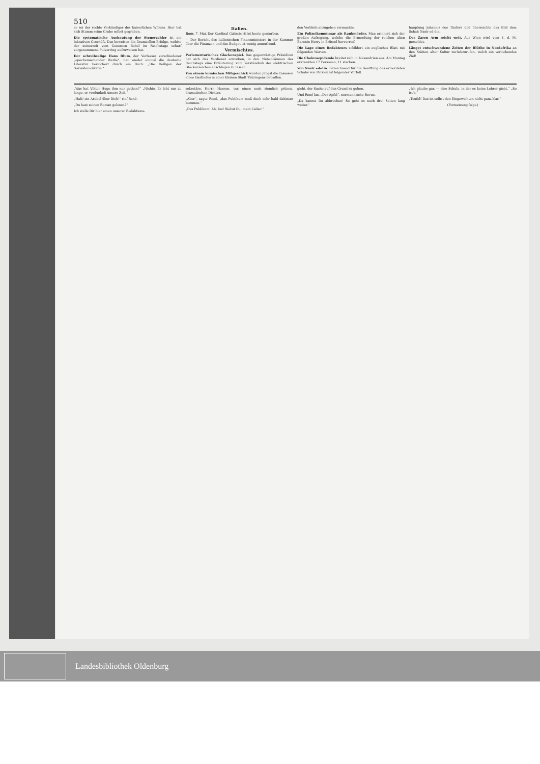510
er sei der rechte Verkündiger des kaiserlichen Willens. Hier hat sich Stumm seine Grube selbst gegraben.
Die systematische Ausbeutung der Steuerzahler ist ein lukratives Geschäft. Das beweisen die finanziellen Erfolge, welche der seinerzeit vom Genossen Bebel im Reichstage scharf vorgenommene Pulverring aufzuweisen hat.
Der schreibselige Hans Blum, der Verfasser verschiedener „epochemachender Werke“, hat wieder einmal die deutsche Literatur bereichert durch ein Buch: „Die Heiligen der Sozialdemokratie.“
Italien.
Rom, 7. Mai. Der Kardinal Galimberti ist heute gestorben.
— Der Bericht des italienischen Finanzministers in der Kammer über die Finanzen und das Budget ist wenig anmuthend.
Vermischtes.
Parlamentarisches Glockenspiel. Das gegenwärtige Präsidium hat sich das Verdienst erworben, in den Nebenräumen des Reichstags eine Erläuterung zum Verständniß der elektrischen Glockenzeichen anschlagen zu lassen.
Von einem komischen Mißgeschick wurden jüngst die Insassen eines Gasthofes in einer kleinen Stadt Thüringens betroffen.
den Verbleib anzugeben vermochte.
Ein Polizeikommissar als Raubmörder. Man erinnert sich der großen Aufregung, welche die Ermordung der reichen alten Baronin Herry in Brüssel hervorrief.
Die Lage eines Redakteurs schildert ein englisches Blatt mit folgenden Worten.
Die Choleraepidemie breitet sich in Alexandrien aus. Am Montag erkrankten 17 Personen, 11 starben.
Von Nasir ed-din. Bezeichnend für die Gesittung des ermordeten Schahs von Persien ist folgender Vorfall.
hauptung Johannis des Täufers und überreichte das Bild dem Schah Nasir ed-din.
Des Zaren Arm reicht weit. Aus Wien wird vom 4. d. M. gemeldet.
Längst entschwundene Zeiten der Blüthe in Nordafrika an den Stätten alter Kultur zurückzurufen, welch ein verlockendes Ziel!
„Was hat Viktor Hugo ihm nur gethan?“ „Nichts. Er lebt nur zu lange, er verdunkelt unsere Zeit.“
„Halt! ein Artikel über Dich!“ rief René.
„Du hast seinen Roman gelesen?“
Ich stelle Dir hier einen unserer Redaktions-
sekretäre, Herrn Hansen, vor, einen noch ziemlich grünen, dramatischen Dichter.
„Aber“, sagte René, „das Publikum muß doch sehr bald dahinter kommen.“
„Das Publikum! Ah, hm! Siehst Du, mein Lieber.“
giebt, der Sache auf den Grund zu gehen.
Und René las. „Der Apfel“, normannische Revue.
„Da kannst Du abbrechen! So geht es noch drei Seiten lang weiter.“
„Ich glaube gar, — eine Schule, in der es keine Lehrer giebt.“ „So ist's.“
„Teufel! Das ist selbst den Eingeweihten nicht ganz klar.“
(Fortsetzung folgt.)
Landesbibliothek Oldenburg